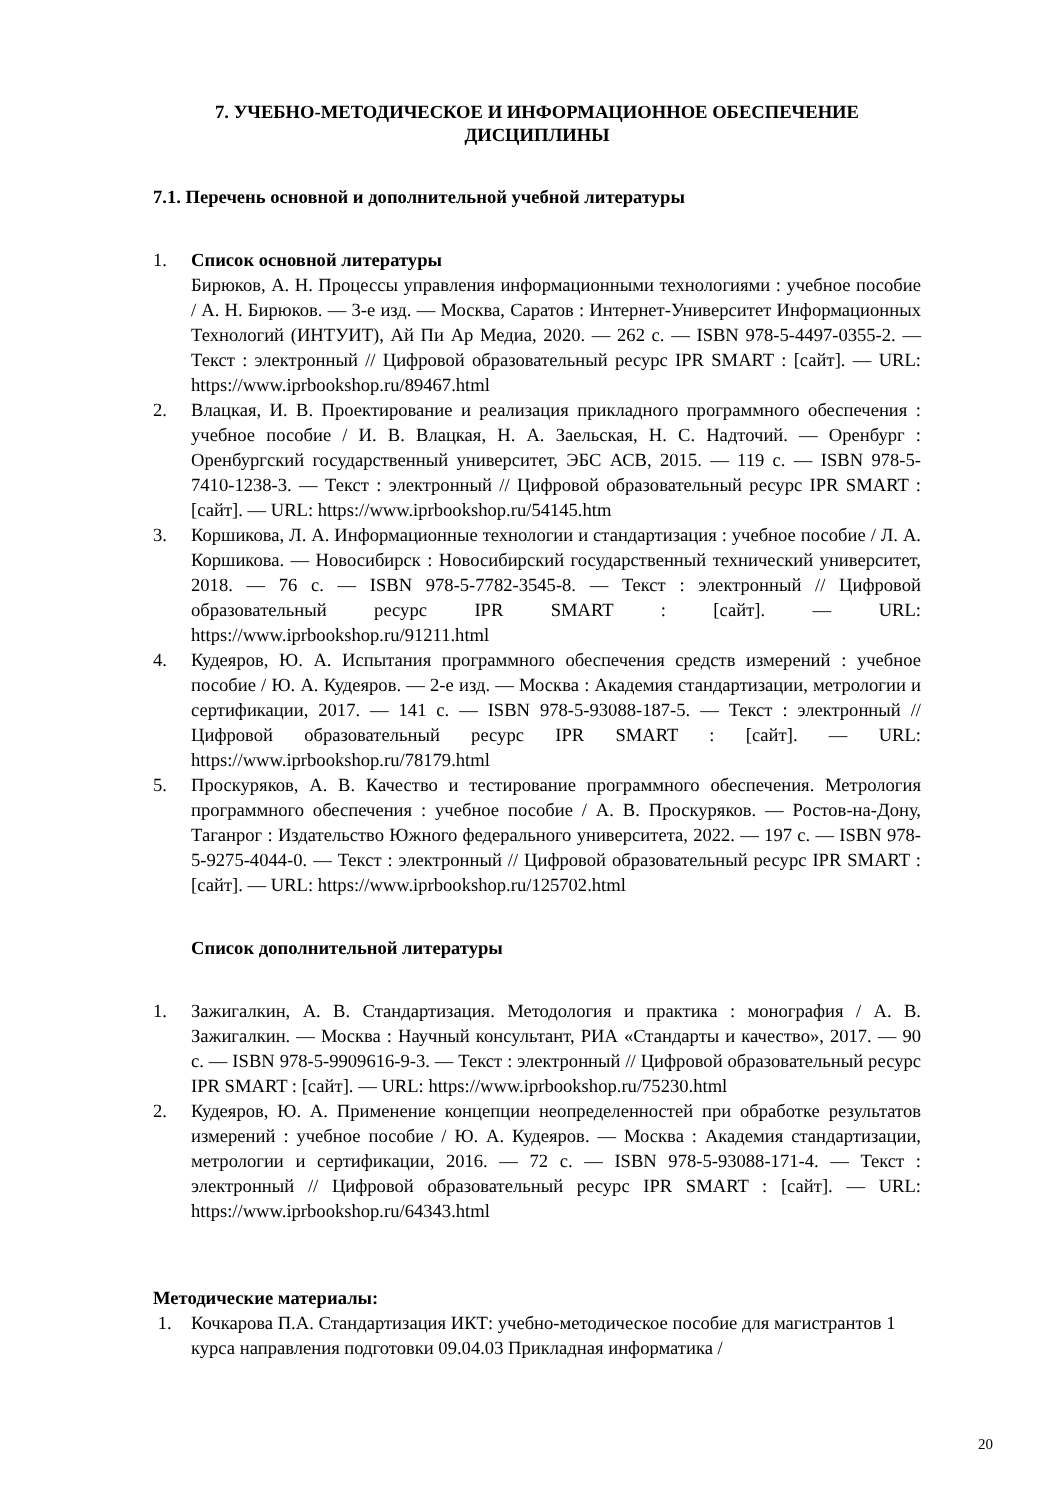7. УЧЕБНО-МЕТОДИЧЕСКОЕ И ИНФОРМАЦИОННОЕ ОБЕСПЕЧЕНИЕ ДИСЦИПЛИНЫ
7.1. Перечень основной и дополнительной учебной литературы
1. Список основной литературы
Бирюков, А. Н. Процессы управления информационными технологиями : учебное пособие / А. Н. Бирюков. — 3-е изд. — Москва, Саратов : Интернет-Университет Информационных Технологий (ИНТУИТ), Ай Пи Ар Медиа, 2020. — 262 c. — ISBN 978-5-4497-0355-2. — Текст : электронный // Цифровой образовательный ресурс IPR SMART : [сайт]. — URL: https://www.iprbookshop.ru/89467.html
2. Влацкая, И. В. Проектирование и реализация прикладного программного обеспечения : учебное пособие / И. В. Влацкая, Н. А. Заельская, Н. С. Надточий. — Оренбург : Оренбургский государственный университет, ЭБС АСВ, 2015. — 119 c. — ISBN 978-5-7410-1238-3. — Текст : электронный // Цифровой образовательный ресурс IPR SMART : [сайт]. — URL: https://www.iprbookshop.ru/54145.htm
3. Коршикова, Л. А. Информационные технологии и стандартизация : учебное пособие / Л. А. Коршикова. — Новосибирск : Новосибирский государственный технический университет, 2018. — 76 c. — ISBN 978-5-7782-3545-8. — Текст : электронный // Цифровой образовательный ресурс IPR SMART : [сайт]. — URL: https://www.iprbookshop.ru/91211.html
4. Кудеяров, Ю. А. Испытания программного обеспечения средств измерений : учебное пособие / Ю. А. Кудеяров. — 2-е изд. — Москва : Академия стандартизации, метрологии и сертификации, 2017. — 141 c. — ISBN 978-5-93088-187-5. — Текст : электронный // Цифровой образовательный ресурс IPR SMART : [сайт]. — URL: https://www.iprbookshop.ru/78179.html
5. Проскуряков, А. В. Качество и тестирование программного обеспечения. Метрология программного обеспечения : учебное пособие / А. В. Проскуряков. — Ростов-на-Дону, Таганрог : Издательство Южного федерального университета, 2022. — 197 c. — ISBN 978-5-9275-4044-0. — Текст : электронный // Цифровой образовательный ресурс IPR SMART : [сайт]. — URL: https://www.iprbookshop.ru/125702.html
Список дополнительной литературы
1. Зажигалкин, А. В. Стандартизация. Методология и практика : монография / А. В. Зажигалкин. — Москва : Научный консультант, РИА «Стандарты и качество», 2017. — 90 c. — ISBN 978-5-9909616-9-3. — Текст : электронный // Цифровой образовательный ресурс IPR SMART : [сайт]. — URL: https://www.iprbookshop.ru/75230.html
2. Кудеяров, Ю. А. Применение концепции неопределенностей при обработке результатов измерений : учебное пособие / Ю. А. Кудеяров. — Москва : Академия стандартизации, метрологии и сертификации, 2016. — 72 c. — ISBN 978-5-93088-171-4. — Текст : электронный // Цифровой образовательный ресурс IPR SMART : [сайт]. — URL: https://www.iprbookshop.ru/64343.html
Методические материалы:
1. Кочкарова П.А. Стандартизация ИКТ: учебно-методическое пособие для магистрантов 1 курса направления подготовки 09.04.03 Прикладная информатика /
20